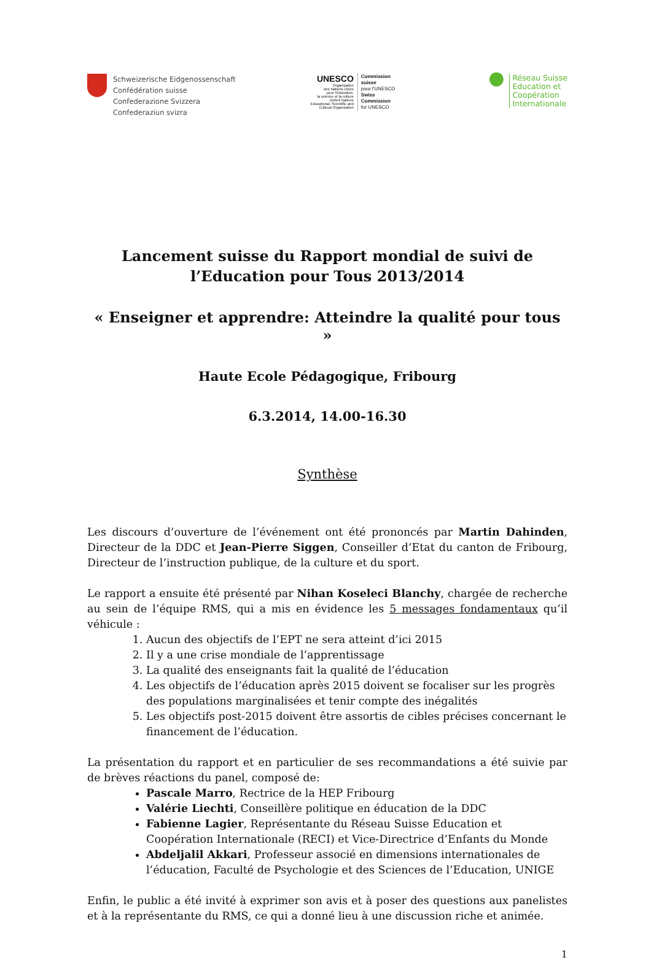Schweizerische Eidgenossenschaft
Confédération suisse
Confederazione Svizzera
Confederaziun svizra
UNESCO
Organisation
des Nations Unies
pour l'éducation,
la science et la culture
United Nations
Educational, Scientific and
Cultural Organization
Commission
suisse
pour l'UNESCO
Swiss
Commission
for UNESCO
●
Réseau Suisse
Education et
Coopération
Internationale
Lancement suisse du Rapport mondial de suivi de
l’Education pour Tous 2013/2014
« Enseigner et apprendre: Atteindre la qualité pour tous »
Haute Ecole Pédagogique, Fribourg
6.3.2014, 14.00-16.30
Synthèse
Les discours d’ouverture de l’événement ont été prononcés par Martin Dahinden, Directeur de la DDC et Jean-Pierre Siggen, Conseiller d’Etat du canton de Fribourg, Directeur de l’instruction publique, de la culture et du sport.
Le rapport a ensuite été présenté par Nihan Koseleci Blanchy, chargée de recherche au sein de l’équipe RMS, qui a mis en évidence les 5 messages fondamentaux qu’il véhicule :
1. Aucun des objectifs de l’EPT ne sera atteint d’ici 2015
2. Il y a une crise mondiale de l’apprentissage
3. La qualité des enseignants fait la qualité de l’éducation
4. Les objectifs de l’éducation après 2015 doivent se focaliser sur les progrès des populations marginalisées et tenir compte des inégalités
5. Les objectifs post-2015 doivent être assortis de cibles précises concernant le financement de l’éducation.
La présentation du rapport et en particulier de ses recommandations a été suivie par de brèves réactions du panel, composé de:
Pascale Marro, Rectrice de la HEP Fribourg
Valérie Liechti, Conseillère politique en éducation de la DDC
Fabienne Lagier, Représentante du Réseau Suisse Education et Coopération Internationale (RECI) et Vice-Directrice d’Enfants du Monde
Abdeljalil Akkari, Professeur associé en dimensions internationales de l’éducation, Faculté de Psychologie et des Sciences de l’Education, UNIGE
Enfin, le public a été invité à exprimer son avis et à poser des questions aux panelistes et à la représentante du RMS, ce qui a donné lieu à une discussion riche et animée.
1